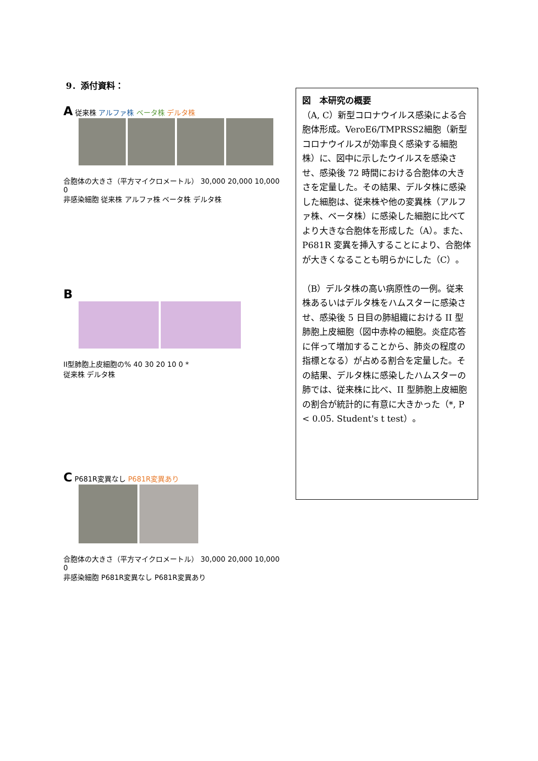9．添付資料：
A 従来株 アルファ株 ベータ株 デルタ株
合胞体の大きさ（平方マイクロメートル） 30,000 20,000 10,000 0
非感染細胞 従来株 アルファ株 ベータ株 デルタ株
B
II型肺胞上皮細胞の% 40 30 20 10 0 *
従来株 デルタ株
C P681R変異なし P681R変異あり
合胞体の大きさ（平方マイクロメートル） 30,000 20,000 10,000 0
非感染細胞 P681R変異なし P681R変異あり
図　本研究の概要
（A, C）新型コロナウイルス感染による合胞体形成。VeroE6/TMPRSS2細胞（新型コロナウイルスが効率良く感染する細胞株）に、図中に示したウイルスを感染させ、感染後 72 時間における合胞体の大きさを定量した。その結果、デルタ株に感染した細胞は、従来株や他の変異株（アルファ株、ベータ株）に感染した細胞に比べてより大きな合胞体を形成した（A）。また、P681R 変異を挿入することにより、合胞体が大きくなることも明らかにした（C）。
（B）デルタ株の高い病原性の一例。従来株あるいはデルタ株をハムスターに感染させ、感染後 5 日目の肺組織における II 型肺胞上皮細胞（図中赤枠の細胞。炎症応答に伴って増加することから、肺炎の程度の指標となる）が占める割合を定量した。その結果、デルタ株に感染したハムスターの肺では、従来株に比べ、II 型肺胞上皮細胞の割合が統計的に有意に大きかった（*, P < 0.05. Student's t test）。